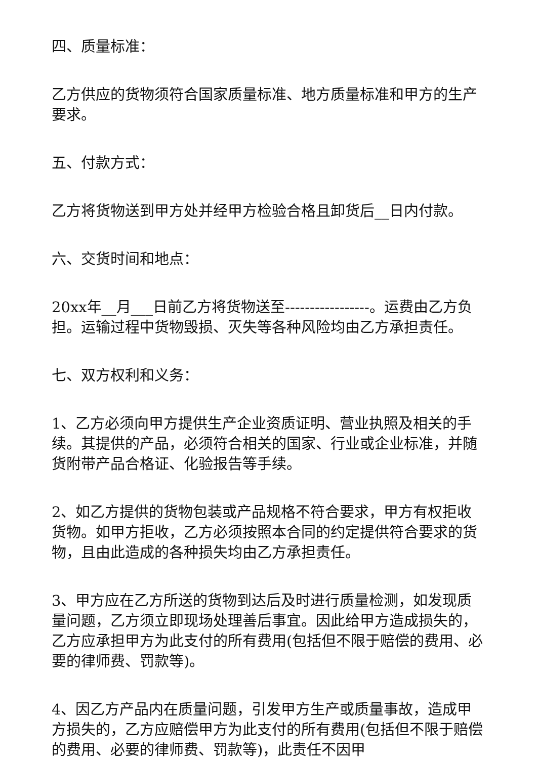四、质量标准：
乙方供应的货物须符合国家质量标准、地方质量标准和甲方的生产要求。
五、付款方式：
乙方将货物送到甲方处并经甲方检验合格且卸货后__日内付款。
六、交货时间和地点：
20xx年__月___日前乙方将货物送至-----------------。运费由乙方负担。运输过程中货物毁损、灭失等各种风险均由乙方承担责任。
七、双方权利和义务：
1、乙方必须向甲方提供生产企业资质证明、营业执照及相关的手续。其提供的产品，必须符合相关的国家、行业或企业标准，并随货附带产品合格证、化验报告等手续。
2、如乙方提供的货物包装或产品规格不符合要求，甲方有权拒收货物。如甲方拒收，乙方必须按照本合同的约定提供符合要求的货物，且由此造成的各种损失均由乙方承担责任。
3、甲方应在乙方所送的货物到达后及时进行质量检测，如发现质量问题，乙方须立即现场处理善后事宜。因此给甲方造成损失的，乙方应承担甲方为此支付的所有费用(包括但不限于赔偿的费用、必要的律师费、罚款等)。
4、因乙方产品内在质量问题，引发甲方生产或质量事故，造成甲方损失的，乙方应赔偿甲方为此支付的所有费用(包括但不限于赔偿的费用、必要的律师费、罚款等)，此责任不因甲